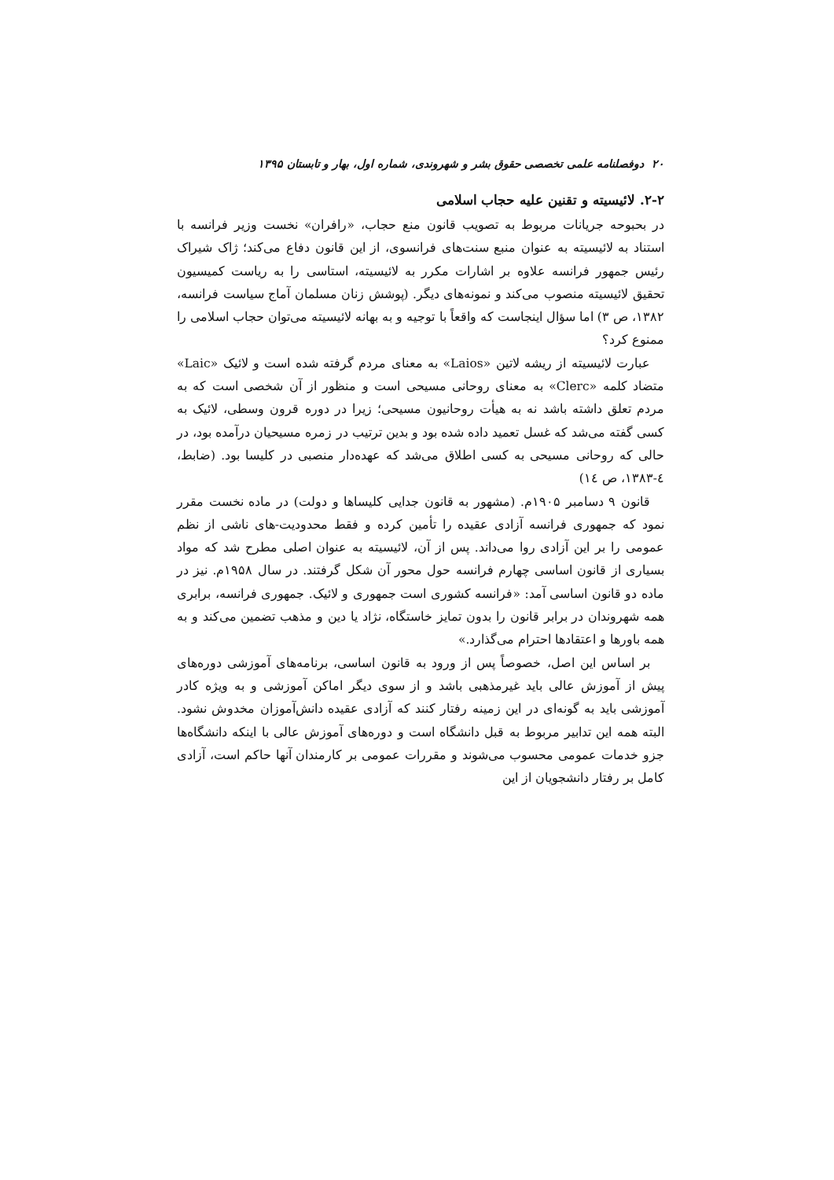۲۰ دوفصلنامه علمی تخصصی حقوق بشر و شهروندی، شماره اول، بهار و تابستان ۱۳۹۵
۲-۲. لائیسیته و تقنین علیه حجاب اسلامی
در بحبوحه جریانات مربوط به تصویب قانون منع حجاب، «رافران» نخست وزیر فرانسه با استناد به لائیسیته به عنوان منبع سنت‌های فرانسوی، از این قانون دفاع می‌کند؛ ژاک شیراک رئیس جمهور فرانسه علاوه بر اشارات مکرر به لائیسیته، استاسی را به ریاست کمیسیون تحقیق لائیسیته منصوب می‌کند و نمونه‌های دیگر. (پوشش زنان مسلمان آماج سیاست فرانسه، ۱۳۸۲، ص ۳) اما سؤال اینجاست که واقعاً با توجیه و به بهانه لائیسیته می‌توان حجاب اسلامی را ممنوع کرد؟
عبارت لائیسیته از ریشه لاتین «Laios» به معنای مردم گرفته شده است و لائیک «Laic» متضاد کلمه «Clerc» به معنای روحانی مسیحی است و منظور از آن شخصی است که به مردم تعلق داشته باشد نه به هیأت روحانیون مسیحی؛ زیرا در دوره قرون وسطی، لائیک به کسی گفته می‌شد که غسل تعمید داده شده بود و بدین ترتیب در زمره مسیحیان درآمده بود، در حالی که روحانی مسیحی به کسی اطلاق می‌شد که عهده‌دار منصبی در کلیسا بود. (ضابط، ٤-۱۳۸۳، ص ١٤)
قانون ۹ دسامبر ۱۹۰۵م. (مشهور به قانون جدایی کلیساها و دولت) در ماده نخست مقرر نمود که جمهوری فرانسه آزادی عقیده را تأمین کرده و فقط محدودیت-های ناشی از نظم عمومی را بر این آزادی روا می‌داند. پس از آن، لائیسیته به عنوان اصلی مطرح شد که مواد بسیاری از قانون اساسی چهارم فرانسه حول محور آن شکل گرفتند. در سال ۱۹۵۸م. نیز در ماده دو قانون اساسی آمد: «فرانسه کشوری است جمهوری و لائیک. جمهوری فرانسه، برابری همه شهروندان در برابر قانون را بدون تمایز خاستگاه، نژاد یا دین و مذهب تضمین می‌کند و به همه باورها و اعتقادها احترام می‌گذارد.»
بر اساس این اصل، خصوصاً پس از ورود به قانون اساسی، برنامه‌های آموزشی دوره‌های پیش از آموزش عالی باید غیرمذهبی باشد و از سوی دیگر اماکن آموزشی و به ویژه کادر آموزشی باید به گونه‌ای در این زمینه رفتار کنند که آزادی عقیده دانش‌آموزان مخدوش نشود. البته همه این تدابیر مربوط به قبل دانشگاه است و دوره‌های آموزش عالی با اینکه دانشگاه‌ها جزو خدمات عمومی محسوب می‌شوند و مقررات عمومی بر کارمندان آنها حاکم است، آزادی کامل بر رفتار دانشجویان از این